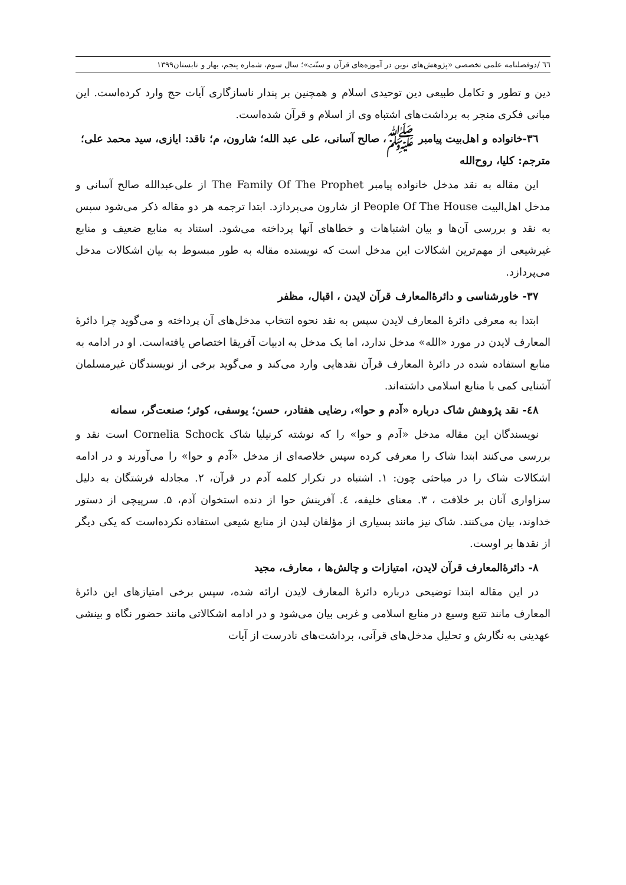٦٦ /دوفصلنامه علمی تخصصی «پژوهش‌های نوین در آموزه‌های قرآن و سنّت»؛ سال سوم، شماره پنجم، بهار و تابستان۱۳۹۹
دین و تطور و تکامل طبیعی دین توحیدی اسلام و همچنین بر پندار ناسازگاری آیات حج وارد کرده‌است. این مبانی فکری منجر به برداشت‌های اشتباه وی از اسلام و قرآن شده‌است.
۳٦-خانواده و اهل‌بیت پیامبر ﷺ، صالح آسانی، علی عبد الله؛ شارون، م؛ ناقد: ایازی، سید محمد علی؛ مترجم: کلیا، روح‌الله
این مقاله به نقد مدخل خانواده پیامبر The Family Of The Prophet از علی‌عبدالله صالح آسانی و مدخل اهل‌البیت People Of The House از شارون می‌پردازد. ابتدا ترجمه هر دو مقاله ذکر می‌شود سپس به نقد و بررسی آن‌ها و بیان اشتباهات و خطاهای آنها پرداخته می‌شود. استناد به منابع ضعیف و منابع غیرشیعی از مهم‌ترین اشکالات این مدخل است که نویسنده مقاله به طور مبسوط به بیان اشکالات مدخل می‌پردازد.
۳۷- خاورشناسی و دائرۀالمعارف قرآن لایدن ، اقبال، مظفر
ابتدا به معرفی دائرۀ المعارف لایدن سپس به نقد نحوه انتخاب مدخل‌های آن پرداخته و می‌گوید چرا دائرۀ المعارف لایدن در مورد «الله» مدخل ندارد، اما یک مدخل به ادبیات آفریقا اختصاص یافته‌است. او در ادامه به منابع استفاده شده در دائرۀ المعارف قرآن نقدهایی وارد می‌کند و می‌گوید برخی از نویسندگان غیرمسلمان آشنایی کمی با منابع اسلامی داشته‌اند.
٤٨- نقد پژوهش شاک درباره «آدم و حوا»، رضایی هفتادر، حسن؛ یوسفی، کوثر؛ صنعت‌گر، سمانه
نویسندگان این مقاله مدخل «آدم و حوا» را که نوشته کرنیلیا شاک Cornelia Schock است نقد و بررسی می‌کنند ابتدا شاک را معرفی کرده سپس خلاصه‌ای از مدخل «آدم و حوا» را می‌آورند و در ادامه اشکالات شاک را در مباحثی چون: ۱. اشتباه در تکرار کلمه آدم در قرآن، ۲. مجادله فرشتگان به دلیل سزاواری آنان بر خلافت ، ۳. معنای خلیفه، ٤. آفرینش حوا از دنده استخوان آدم، ۵. سرپیچی از دستور خداوند، بیان می‌کنند. شاک نیز مانند بسیاری از مؤلفان لیدن از منابع شیعی استفاده نکرده‌است که یکی دیگر از نقدها بر اوست.
۸- دائرۀالمعارف قرآن لایدن، امتیازات و چالش‌ها ، معارف، مجید
در این مقاله ابتدا توضیحی درباره دائرۀ المعارف لایدن ارائه شده، سپس برخی امتیازهای این دائرۀ المعارف مانند تتبع وسیع در منابع اسلامی و غربی بیان می‌شود و در ادامه اشکالاتی مانند حضور نگاه و بینشی عهدینی به نگارش و تحلیل مدخل‌های قرآنی، برداشت‌های نادرست از آیات